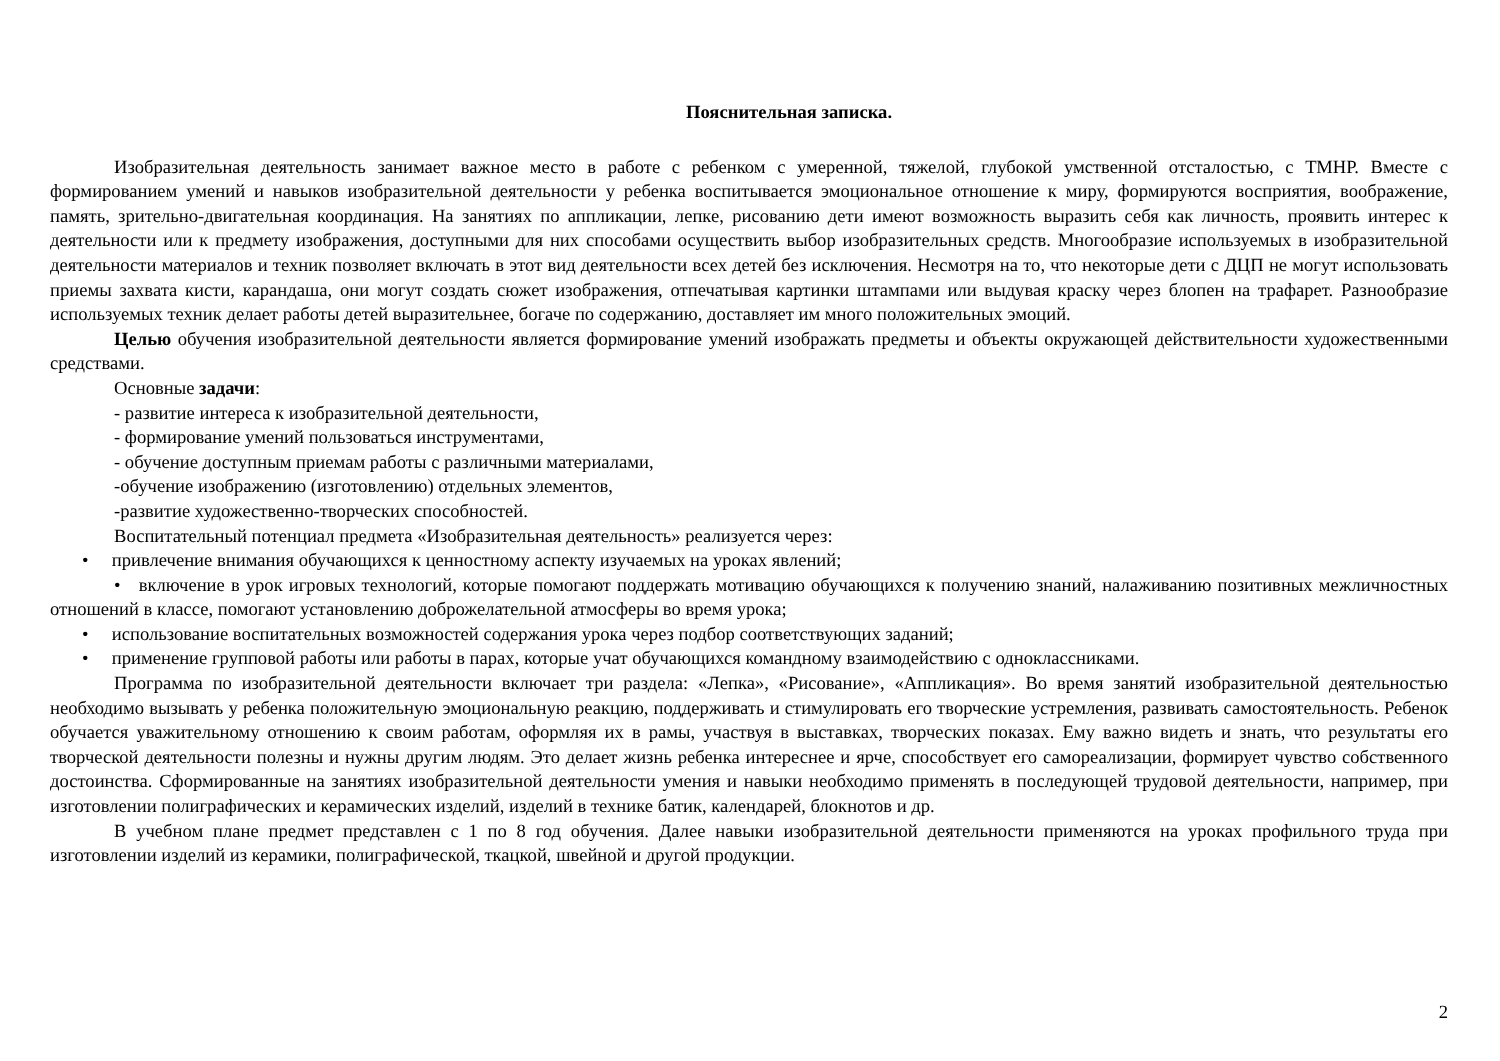Пояснительная записка.
Изобразительная деятельность занимает важное место в работе с ребенком с умеренной, тяжелой, глубокой умственной отсталостью, с ТМНР. Вместе с формированием умений и навыков изобразительной деятельности у ребенка воспитывается эмоциональное отношение к миру, формируются восприятия, воображение, память, зрительно-двигательная координация. На занятиях по аппликации, лепке, рисованию дети имеют возможность выразить себя как личность, проявить интерес к деятельности или к предмету изображения, доступными для них способами осуществить выбор изобразительных средств. Многообразие используемых в изобразительной деятельности материалов и техник позволяет включать в этот вид деятельности всех детей без исключения. Несмотря на то, что некоторые дети с ДЦП не могут использовать приемы захвата кисти, карандаша, они могут создать сюжет изображения, отпечатывая картинки штампами или выдувая краску через блопен на трафарет. Разнообразие используемых техник делает работы детей выразительнее, богаче по содержанию, доставляет им много положительных эмоций.
Целью обучения изобразительной деятельности является формирование умений изображать предметы и объекты окружающей действительности художественными средствами.
Основные задачи:
- развитие интереса к изобразительной деятельности,
- формирование умений пользоваться инструментами,
- обучение доступным приемам работы с различными материалами,
-обучение изображению (изготовлению) отдельных элементов,
-развитие художественно-творческих способностей.
Воспитательный потенциал предмета «Изобразительная деятельность» реализуется через:
• привлечение внимания обучающихся к ценностному аспекту изучаемых на уроках явлений;
• включение в урок игровых технологий, которые помогают поддержать мотивацию обучающихся к получению знаний, налаживанию позитивных межличностных отношений в классе, помогают установлению доброжелательной атмосферы во время урока;
• использование воспитательных возможностей содержания урока через подбор соответствующих заданий;
• применение групповой работы или работы в парах, которые учат обучающихся командному взаимодействию с одноклассниками.
Программа по изобразительной деятельности включает три раздела: «Лепка», «Рисование», «Аппликация». Во время занятий изобразительной деятельностью необходимо вызывать у ребенка положительную эмоциональную реакцию, поддерживать и стимулировать его творческие устремления, развивать самостоятельность. Ребенок обучается уважительному отношению к своим работам, оформляя их в рамы, участвуя в выставках, творческих показах. Ему важно видеть и знать, что результаты его творческой деятельности полезны и нужны другим людям. Это делает жизнь ребенка интереснее и ярче, способствует его самореализации, формирует чувство собственного достоинства. Сформированные на занятиях изобразительной деятельности умения и навыки необходимо применять в последующей трудовой деятельности, например, при изготовлении полиграфических и керамических изделий, изделий в технике батик, календарей, блокнотов и др.
В учебном плане предмет представлен с 1 по 8 год обучения. Далее навыки изобразительной деятельности применяются на уроках профильного труда при изготовлении изделий из керамики, полиграфической, ткацкой, швейной и другой продукции.
2